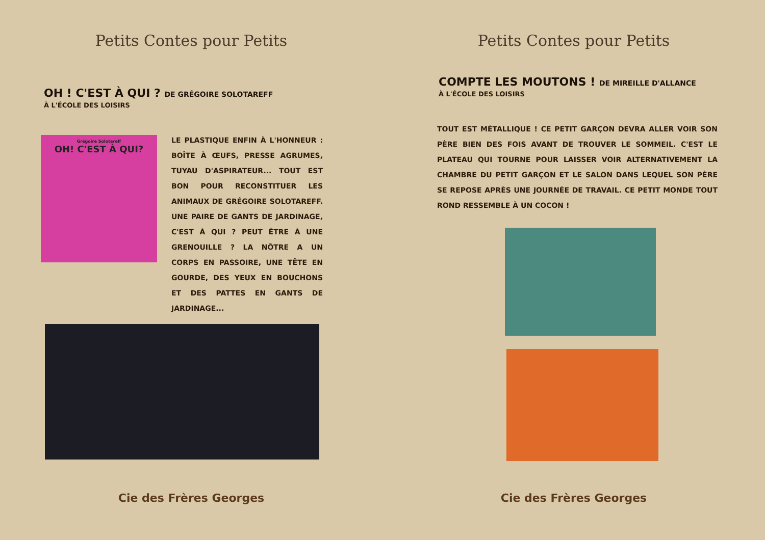Petits Contes pour Petits
OH ! C'EST À QUI ? DE GRÉGOIRE SOLOTAREFF
À L'ÉCOLE DES LOISIRS
Grégoire Solotareff
OH! C'EST À QUI?
LE PLASTIQUE ENFIN À L'HONNEUR : BOÎTE À ŒUFS, PRESSE AGRUMES, TUYAU D'ASPIRATEUR... TOUT EST BON POUR RECONSTITUER LES ANIMAUX DE GRÉGOIRE SOLOTAREFF. UNE PAIRE DE GANTS DE JARDINAGE, C'EST À QUI ? PEUT ÊTRE À UNE GRENOUILLE ? LA NÔTRE A UN CORPS EN PASSOIRE, UNE TÊTE EN GOURDE, DES YEUX EN BOUCHONS ET DES PATTES EN GANTS DE JARDINAGE...
Cie des Frères Georges
Petits Contes pour Petits
COMPTE LES MOUTONS ! DE MIREILLE D'ALLANCE
À L'ÉCOLE DES LOISIRS
TOUT EST MÉTALLIQUE ! CE PETIT GARÇON DEVRA ALLER VOIR SON PÈRE BIEN DES FOIS AVANT DE TROUVER LE SOMMEIL. C'EST LE PLATEAU QUI TOURNE POUR LAISSER VOIR ALTERNATIVEMENT LA CHAMBRE DU PETIT GARÇON ET LE SALON DANS LEQUEL SON PÈRE SE REPOSE APRÈS UNE JOURNÉE DE TRAVAIL. CE PETIT MONDE TOUT ROND RESSEMBLE À UN COCON !
Cie des Frères Georges